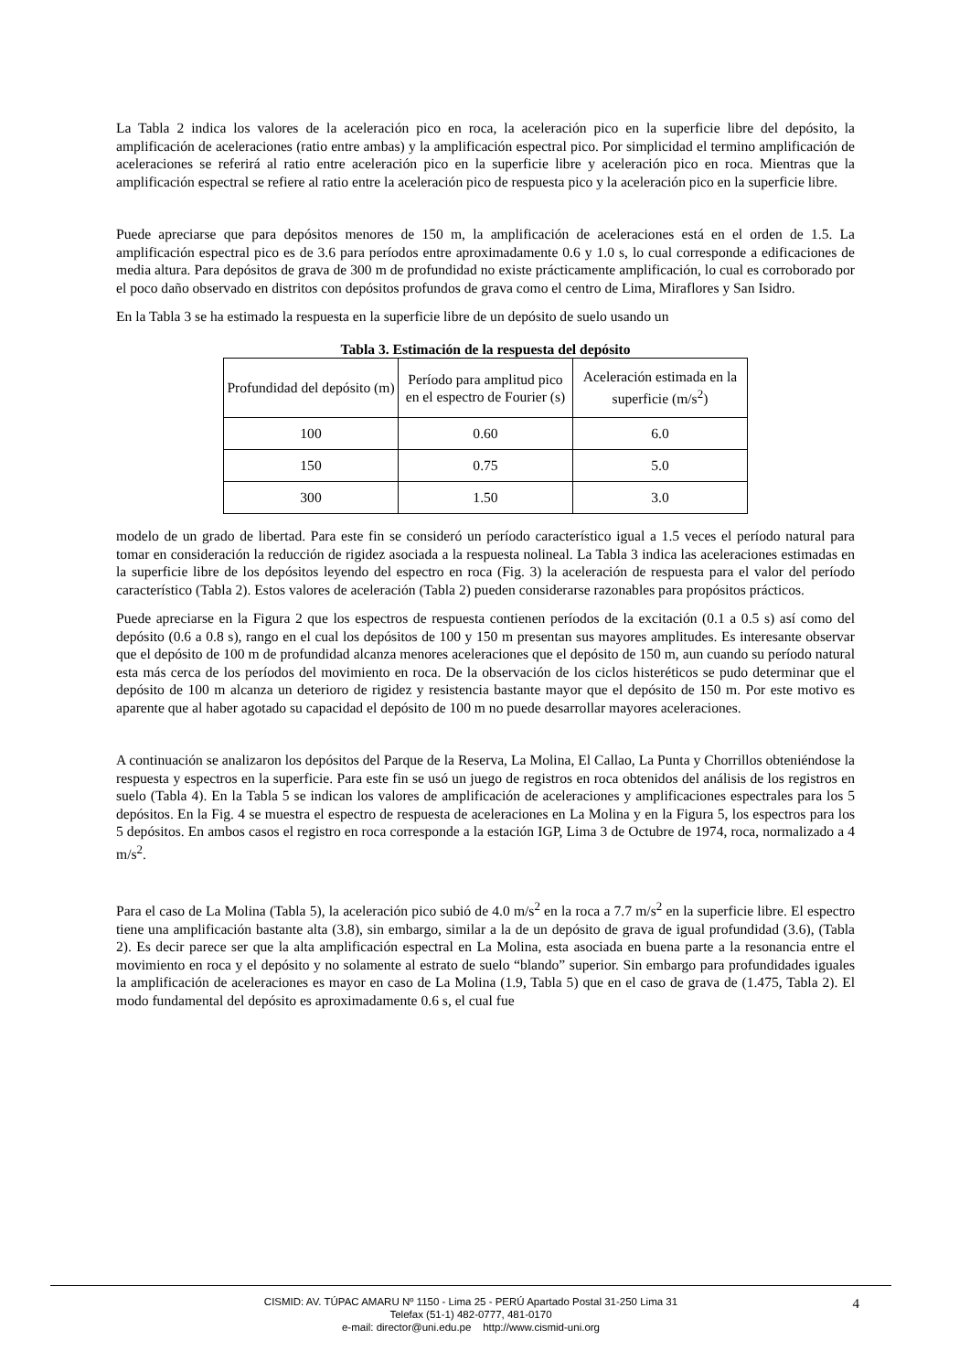La Tabla 2 indica los valores de la aceleración pico en roca, la aceleración pico en la superficie libre del depósito, la amplificación de aceleraciones (ratio entre ambas) y la amplificación espectral pico. Por simplicidad el termino amplificación de aceleraciones se referirá al ratio entre aceleración pico en la superficie libre y aceleración pico en roca. Mientras que la amplificación espectral se refiere al ratio entre la aceleración pico de respuesta pico y la aceleración pico en la superficie libre.
Puede apreciarse que para depósitos menores de 150 m, la amplificación de aceleraciones está en el orden de 1.5. La amplificación espectral pico es de 3.6 para períodos entre aproximadamente 0.6 y 1.0 s, lo cual corresponde a edificaciones de media altura. Para depósitos de grava de 300 m de profundidad no existe prácticamente amplificación, lo cual es corroborado por el poco daño observado en distritos con depósitos profundos de grava como el centro de Lima, Miraflores y San Isidro.
En la Tabla 3 se ha estimado la respuesta en la superficie libre de un depósito de suelo usando un
Tabla 3. Estimación de la respuesta del depósito
| Profundidad del depósito (m) | Período para amplitud pico en el espectro de Fourier (s) | Aceleración estimada en la superficie (m/s<sup>2</sup>) |
| 100 | 0.60 | 6.0 |
| 150 | 0.75 | 5.0 |
| 300 | 1.50 | 3.0 |
modelo de un grado de libertad. Para este fin se consideró un período característico igual a 1.5 veces el período natural para tomar en consideración la reducción de rigidez asociada a la respuesta nolineal. La Tabla 3 indica las aceleraciones estimadas en la superficie libre de los depósitos leyendo del espectro en roca (Fig. 3) la aceleración de respuesta para el valor del período característico (Tabla 2). Estos valores de aceleración (Tabla 2) pueden considerarse razonables para propósitos prácticos.
Puede apreciarse en la Figura 2 que los espectros de respuesta contienen períodos de la excitación (0.1 a 0.5 s) así como del depósito (0.6 a 0.8 s), rango en el cual los depósitos de 100 y 150 m presentan sus mayores amplitudes. Es interesante observar que el depósito de 100 m de profundidad alcanza menores aceleraciones que el depósito de 150 m, aun cuando su período natural esta más cerca de los períodos del movimiento en roca. De la observación de los ciclos histeréticos se pudo determinar que el depósito de 100 m alcanza un deterioro de rigidez y resistencia bastante mayor que el depósito de 150 m. Por este motivo es aparente que al haber agotado su capacidad el depósito de 100 m no puede desarrollar mayores aceleraciones.
A continuación se analizaron los depósitos del Parque de la Reserva, La Molina, El Callao, La Punta y Chorrillos obteniéndose la respuesta y espectros en la superficie. Para este fin se usó un juego de registros en roca obtenidos del análisis de los registros en suelo (Tabla 4). En la Tabla 5 se indican los valores de amplificación de aceleraciones y amplificaciones espectrales para los 5 depósitos. En la Fig. 4 se muestra el espectro de respuesta de aceleraciones en La Molina y en la Figura 5, los espectros para los 5 depósitos. En ambos casos el registro en roca corresponde a la estación IGP, Lima 3 de Octubre de 1974, roca, normalizado a 4 m/s<sup>2</sup>.
Para el caso de La Molina (Tabla 5), la aceleración pico subió de 4.0 m/s<sup>2</sup> en la roca a 7.7 m/s<sup>2</sup> en la superficie libre. El espectro tiene una amplificación bastante alta (3.8), sin embargo, similar a la de un depósito de grava de igual profundidad (3.6), (Tabla 2). Es decir parece ser que la alta amplificación espectral en La Molina, esta asociada en buena parte a la resonancia entre el movimiento en roca y el depósito y no solamente al estrato de suelo “blando” superior. Sin embargo para profundidades iguales la amplificación de aceleraciones es mayor en caso de La Molina (1.9, Tabla 5) que en el caso de grava de (1.475, Tabla 2). El modo fundamental del depósito es aproximadamente 0.6 s, el cual fue
4 CISMID: AV. TÚPAC AMARU Nº 1150 - Lima 25 - PERÚ Apartado Postal 31-250 Lima 31
Telefax (51-1) 482-0777, 481-0170
e-mail: director@uni.edu.pe http://www.cismid-uni.org